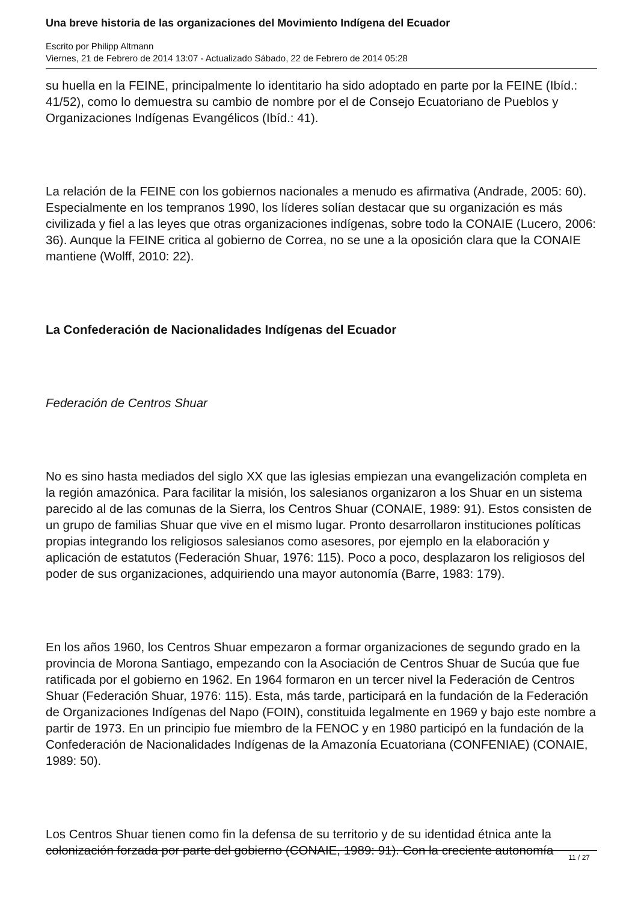Una breve historia de las organizaciones del Movimiento Indígena del Ecuador
Escrito por Philipp Altmann
Viernes, 21 de Febrero de 2014 13:07 - Actualizado Sábado, 22 de Febrero de 2014 05:28
su huella en la FEINE, principalmente lo identitario ha sido adoptado en parte por la FEINE (Ibíd.: 41/52), como lo demuestra su cambio de nombre por el de Consejo Ecuatoriano de Pueblos y Organizaciones Indígenas Evangélicos (Ibíd.: 41).
La relación de la FEINE con los gobiernos nacionales a menudo es afirmativa (Andrade, 2005: 60). Especialmente en los tempranos 1990, los líderes solían destacar que su organización es más civilizada y fiel a las leyes que otras organizaciones indígenas, sobre todo la CONAIE (Lucero, 2006: 36). Aunque la FEINE critica al gobierno de Correa, no se une a la oposición clara que la CONAIE mantiene (Wolff, 2010: 22).
La Confederación de Nacionalidades Indígenas del Ecuador
Federación de Centros Shuar
No es sino hasta mediados del siglo XX que las iglesias empiezan una evangelización completa en la región amazónica. Para facilitar la misión, los salesianos organizaron a los Shuar en un sistema parecido al de las comunas de la Sierra, los Centros Shuar (CONAIE, 1989: 91). Estos consisten de un grupo de familias Shuar que vive en el mismo lugar. Pronto desarrollaron instituciones políticas propias integrando los religiosos salesianos como asesores, por ejemplo en la elaboración y aplicación de estatutos (Federación Shuar, 1976: 115). Poco a poco, desplazaron los religiosos del poder de sus organizaciones, adquiriendo una mayor autonomía (Barre, 1983: 179).
En los años 1960, los Centros Shuar empezaron a formar organizaciones de segundo grado en la provincia de Morona Santiago, empezando con la Asociación de Centros Shuar de Sucúa que fue ratificada por el gobierno en 1962. En 1964 formaron en un tercer nivel la Federación de Centros Shuar (Federación Shuar, 1976: 115). Esta, más tarde, participará en la fundación de la Federación de Organizaciones Indígenas del Napo (FOIN), constituida legalmente en 1969 y bajo este nombre a partir de 1973. En un principio fue miembro de la FENOC y en 1980 participó en la fundación de la Confederación de Nacionalidades Indígenas de la Amazonía Ecuatoriana (CONFENIAE) (CONAIE, 1989: 50).
Los Centros Shuar tienen como fin la defensa de su territorio y de su identidad étnica ante la colonización forzada por parte del gobierno (CONAIE, 1989: 91). Con la creciente autonomía
11 / 27